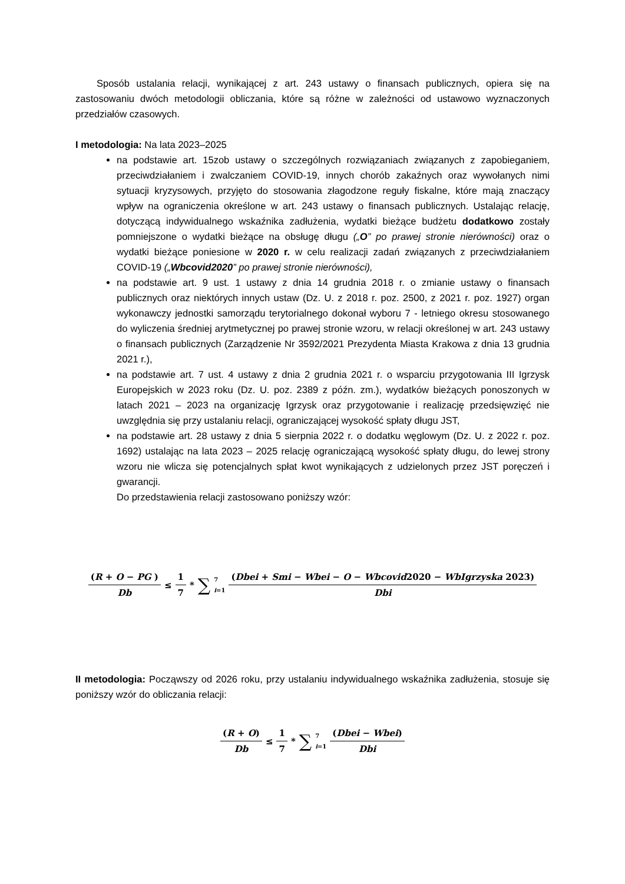Sposób ustalania relacji, wynikającej z art. 243 ustawy o finansach publicznych, opiera się na zastosowaniu dwóch metodologii obliczania, które są różne w zależności od ustawowo wyznaczonych przedziałów czasowych.
I metodologia: Na lata 2023–2025
na podstawie art. 15zob ustawy o szczególnych rozwiązaniach związanych z zapobieganiem, przeciwdziałaniem i zwalczaniem COVID-19, innych chorób zakaźnych oraz wywołanych nimi sytuacji kryzysowych, przyjęto do stosowania złagodzone reguły fiskalne, które mają znaczący wpływ na ograniczenia określone w art. 243 ustawy o finansach publicznych. Ustalając relację, dotyczącą indywidualnego wskaźnika zadłużenia, wydatki bieżące budżetu dodatkowo zostały pomniejszone o wydatki bieżące na obsługę długu („O” po prawej stronie nierówności) oraz o wydatki bieżące poniesione w 2020 r. w celu realizacji zadań związanych z przeciwdziałaniem COVID-19 („Wbcovid2020” po prawej stronie nierówności),
na podstawie art. 9 ust. 1 ustawy z dnia 14 grudnia 2018 r. o zmianie ustawy o finansach publicznych oraz niektórych innych ustaw (Dz. U. z 2018 r. poz. 2500, z 2021 r. poz. 1927) organ wykonawczy jednostki samorządu terytorialnego dokonał wyboru 7 - letniego okresu stosowanego do wyliczenia średniej arytmetycznej po prawej stronie wzoru, w relacji określonej w art. 243 ustawy o finansach publicznych (Zarządzenie Nr 3592/2021 Prezydenta Miasta Krakowa z dnia 13 grudnia 2021 r.),
na podstawie art. 7 ust. 4 ustawy z dnia 2 grudnia 2021 r. o wsparciu przygotowania III Igrzysk Europejskich w 2023 roku (Dz. U. poz. 2389 z późn. zm.), wydatków bieżących ponoszonych w latach 2021 – 2023 na organizację Igrzysk oraz przygotowanie i realizację przedsięwzięć nie uwzględnia się przy ustalaniu relacji, ograniczającej wysokość spłaty długu JST,
na podstawie art. 28 ustawy z dnia 5 sierpnia 2022 r. o dodatku węglowym (Dz. U. z 2022 r. poz. 1692) ustalając na lata 2023 – 2025 relację ograniczającą wysokość spłaty długu, do lewej strony wzoru nie wlicza się potencjalnych spłat kwot wynikających z udzielonych przez JST poręczeń i gwarancji.
Do przedstawienia relacji zastosowano poniższy wzór:
(R + O − PG ) Db ≤ 1 7 * ∑<sup>7</sup><sub>i=1</sub> (Dbei + Smi − Wbei − O − Wbcovid2020 − WbIgrzyska 2023) Dbi
II metodologia: Począwszy od 2026 roku, przy ustalaniu indywidualnego wskaźnika zadłużenia, stosuje się poniższy wzór do obliczania relacji:
(R + O) Db ≤ 1 7 * ∑<sup>7</sup><sub>i=1</sub> (Dbei − Wbei) Dbi